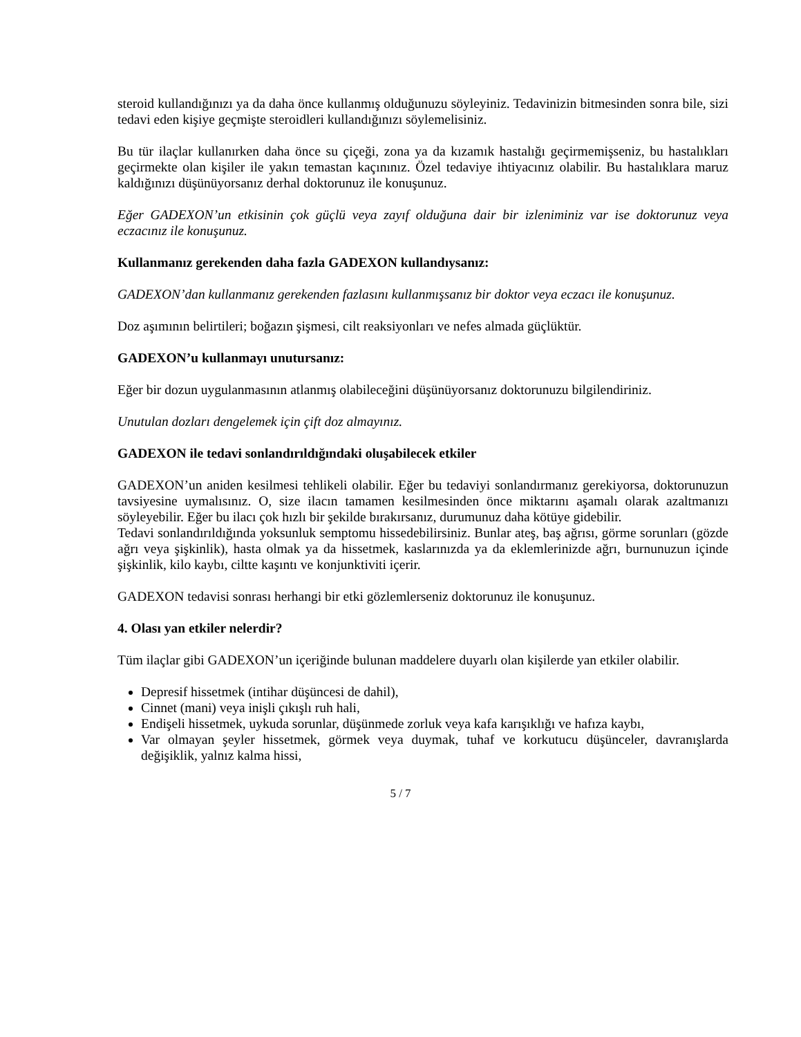steroid kullandığınızı ya da daha önce kullanmış olduğunuzu söyleyiniz. Tedavinizin bitmesinden sonra bile, sizi tedavi eden kişiye geçmişte steroidleri kullandığınızı söylemelisiniz.
Bu tür ilaçlar kullanırken daha önce su çiçeği, zona ya da kızamık hastalığı geçirmemişseniz, bu hastalıkları geçirmekte olan kişiler ile yakın temastan kaçınınız. Özel tedaviye ihtiyacınız olabilir. Bu hastalıklara maruz kaldığınızı düşünüyorsanız derhal doktorunuz ile konuşunuz.
Eğer GADEXON’un etkisinin çok güçlü veya zayıf olduğuna dair bir izleniminiz var ise doktorunuz veya eczacınız ile konuşunuz.
Kullanmanız gerekenden daha fazla GADEXON kullandıysanız:
GADEXON’dan kullanmanız gerekenden fazlasını kullanmışsanız bir doktor veya eczacı ile konuşunuz.
Doz aşımının belirtileri; boğazın şişmesi, cilt reaksiyonları ve nefes almada güçlüktür.
GADEXON’u kullanmayı unutursanız:
Eğer bir dozun uygulanmasının atlanmış olabileceğini düşünüyorsanız doktorunuzu bilgilendiriniz.
Unutulan dozları dengelemek için çift doz almayınız.
GADEXON ile tedavi sonlandırıldığındaki oluşabilecek etkiler
GADEXON’un aniden kesilmesi tehlikeli olabilir. Eğer bu tedaviyi sonlandırmanız gerekiyorsa, doktorunuzun tavsiyesine uymalısınız. O, size ilacın tamamen kesilmesinden önce miktarını aşamalı olarak azaltmanızı söyleyebilir. Eğer bu ilacı çok hızlı bir şekilde bırakırsanız, durumunuz daha kötüye gidebilir.
Tedavi sonlandırıldığında yoksunluk semptomu hissedebilirsiniz. Bunlar ateş, baş ağrısı, görme sorunları (gözde ağrı veya şişkinlik), hasta olmak ya da hissetmek, kaslarınızda ya da eklemlerinizde ağrı, burnunuzun içinde şişkinlik, kilo kaybı, ciltte kaşıntı ve konjunktiviti içerir.
GADEXON tedavisi sonrası herhangi bir etki gözlemlerseniz doktorunuz ile konuşunuz.
4. Olası yan etkiler nelerdir?
Tüm ilaçlar gibi GADEXON’un içeriğinde bulunan maddelere duyarlı olan kişilerde yan etkiler olabilir.
Depresif hissetmek (intihar düşüncesi de dahil),
Cinnet (mani) veya inişli çıkışlı ruh hali,
Endişeli hissetmek, uykuda sorunlar, düşünmede zorluk veya kafa karışıklığı ve hafıza kaybı,
Var olmayan şeyler hissetmek, görmek veya duymak, tuhaf ve korkutucu düşünceler, davranışlarda değişiklik, yalnız kalma hissi,
5 / 7